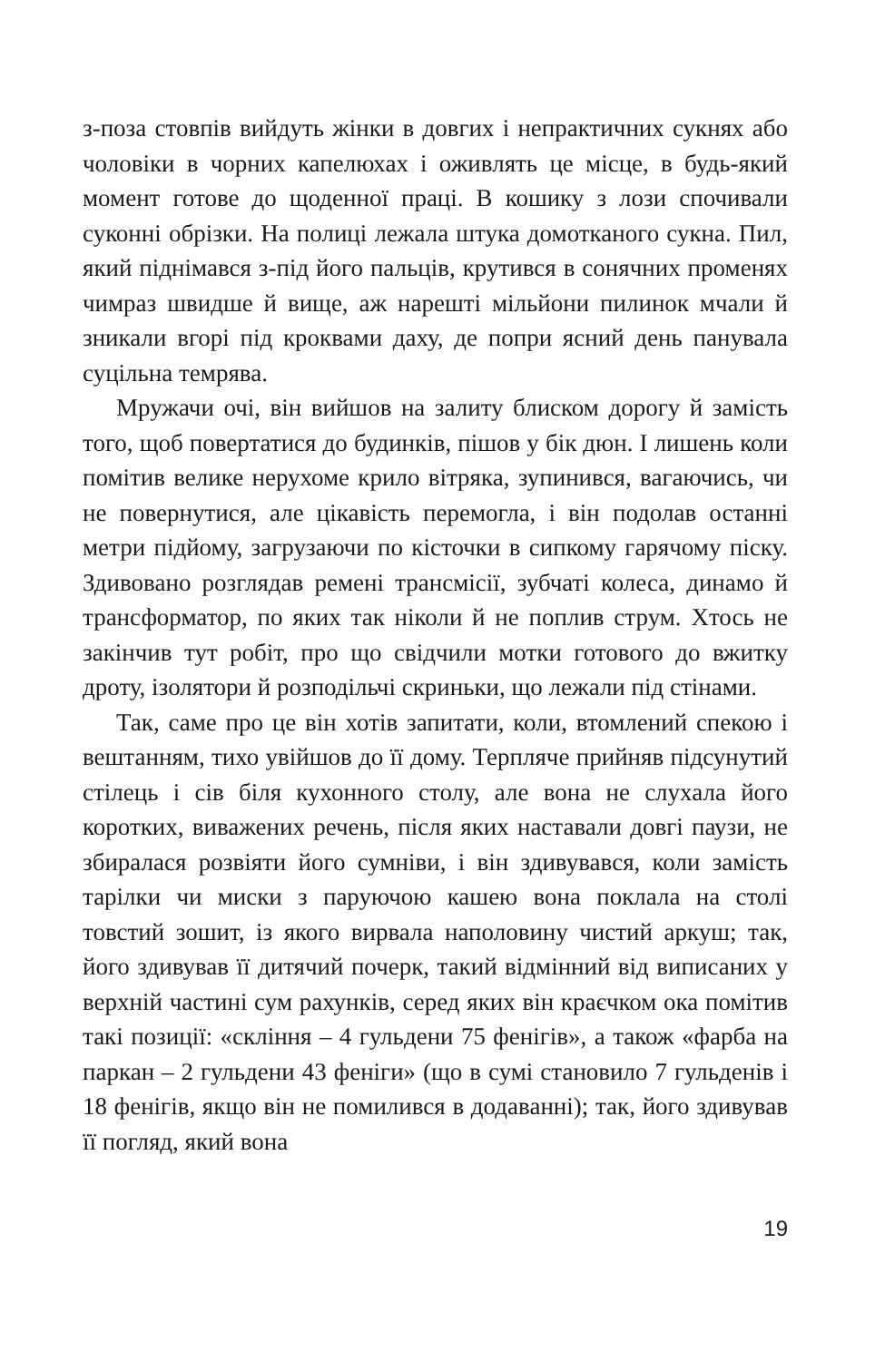з-поза стовпів вийдуть жінки в довгих і непрактичних сукнях або чоловіки в чорних капелюхах і оживлять це місце, в будь-який момент готове до щоденної праці. В кошику з лози спочивали суконні обрізки. На полиці лежала штука домотканого сукна. Пил, який піднімався з-під його пальців, крутився в сонячних променях чимраз швидше й вище, аж нарешті мільйони пилинок мчали й зникали вгорі під кроквами даху, де попри ясний день панувала суцільна темрява.
Мружачи очі, він вийшов на залиту блиском дорогу й замість того, щоб повертатися до будинків, пішов у бік дюн. І лишень коли помітив велике нерухоме крило вітряка, зупинився, вагаючись, чи не повернутися, але цікавість перемогла, і він подолав останні метри підйому, загрузаючи по кісточки в сипкому гарячому піску. Здивовано розглядав ремені трансмісії, зубчаті колеса, динамо й трансформатор, по яких так ніколи й не поплив струм. Хтось не закінчив тут робіт, про що свідчили мотки готового до вжитку дроту, ізолятори й розподільчі скриньки, що лежали під стінами.
Так, саме про це він хотів запитати, коли, втомлений спекою і вештанням, тихо увійшов до її дому. Терпляче прийняв підсунутий стілець і сів біля кухонного столу, але вона не слухала його коротких, виважених речень, після яких наставали довгі паузи, не збиралася розвіяти його сумніви, і він здивувався, коли замість тарілки чи миски з паруючою кашею вона поклала на столі товстий зошит, із якого вирвала наполовину чистий аркуш; так, його здивував її дитячий почерк, такий відмінний від виписаних у верхній частині сум рахунків, серед яких він краєчком ока помітив такі позиції: «скління – 4 гульдени 75 фенігів», а також «фарба на паркан – 2 гульдени 43 феніги» (що в сумі становило 7 гульденів і 18 фенігів, якщо він не помилився в додаванні); так, його здивував її погляд, який вона
19